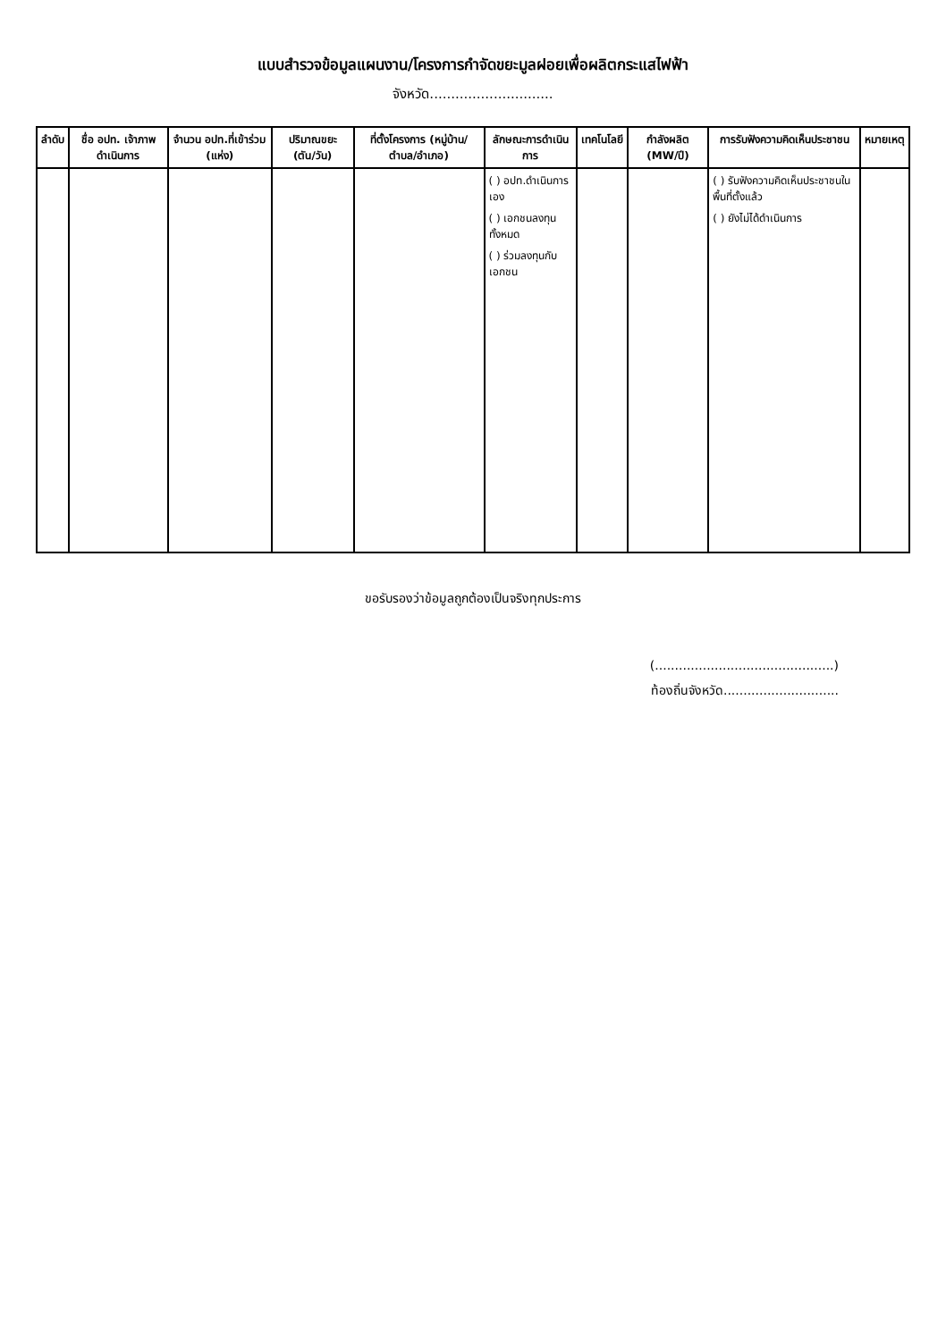แบบสำรวจข้อมูลแผนงาน/โครงการกำจัดขยะมูลฝอยเพื่อผลิตกระแสไฟฟ้า
จังหวัด.............................
| ลำดับ | ชื่อ อปท. เจ้าภาพดำเนินการ | จำนวน อปท.ที่เข้าร่วม (แห่ง) | ปริมาณขยะ (ตัน/วัน) | ที่ตั้งโครงการ (หมู่บ้าน/ตำบล/อำเภอ) | ลักษณะการดำเนินการ | เทคโนโลยี | กำลังผลิต (MW/ปี) | การรับฟังความคิดเห็นประชาชน | หมายเหตุ |
| --- | --- | --- | --- | --- | --- | --- | --- | --- | --- |
| | | | | | ( ) อปท.ดำเนินการเอง ( ) เอกชนลงทุนทั้งหมด ( ) ร่วมลงทุนกับเอกชน | | | ( ) รับฟังความคิดเห็นประชาชนในพื้นที่ตั้งแล้ว ( ) ยังไม่ได้ดำเนินการ | |
ขอรับรองว่าข้อมูลถูกต้องเป็นจริงทุกประการ
(.............................................)
ท้องถิ่นจังหวัด.............................